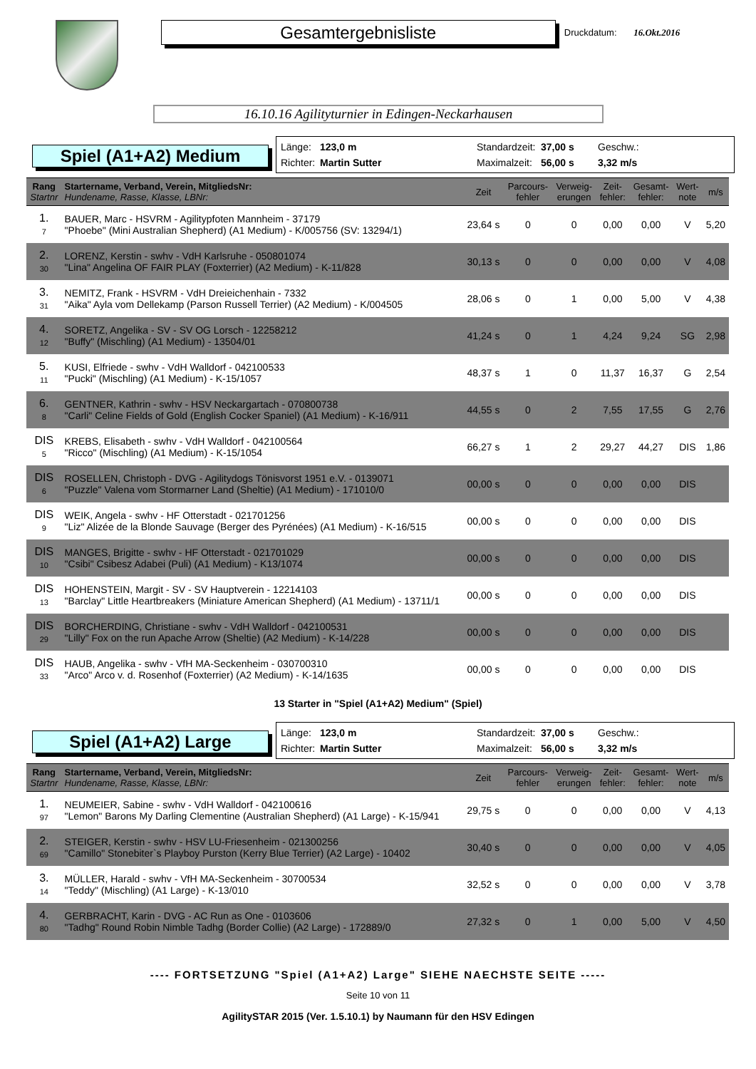Gesamtergebnisliste
Druckdatum: 16.Okt.2016
16.10.16 Agilityturnier in Edingen-Neckarhausen
Spiel (A1+A2) Medium
Länge: 123,0 m Standardzeit: 37,00 s Geschw.: Richter: Martin Sutter Maximalzeit: 56,00 s 3,32 m/s
| Rang Startnr | Startername, Verband, Verein, MitgliedsNr: Hundename, Rasse, Klasse, LBNr: | Zeit | Parcours- fehler | Verweig- erungen | Zeit- fehler: | Gesamt- fehler: | Wert- note | m/s |
| --- | --- | --- | --- | --- | --- | --- | --- | --- |
| 1. 7 | BAUER, Marc - HSVRM - Agilitypfoten Mannheim - 37179 "Phoebe" (Mini Australian Shepherd) (A1 Medium) - K/005756 (SV: 13294/1) | 23,64 s | 0 | 0 | 0,00 | 0,00 | V | 5,20 |
| 2. 30 | LORENZ, Kerstin - swhv - VdH Karlsruhe - 050801074 "Lina" Angelina OF FAIR PLAY (Foxterrier) (A2 Medium) - K-11/828 | 30,13 s | 0 | 0 | 0,00 | 0,00 | V | 4,08 |
| 3. 31 | NEMITZ, Frank - HSVRM - VdH Dreieichenhain - 7332 "Aika" Ayla vom Dellekamp (Parson Russell Terrier) (A2 Medium) - K/004505 | 28,06 s | 0 | 1 | 0,00 | 5,00 | V | 4,38 |
| 4. 12 | SORETZ, Angelika - SV - SV OG Lorsch - 12258212 "Buffy" (Mischling) (A1 Medium) - 13504/01 | 41,24 s | 0 | 1 | 4,24 | 9,24 | SG | 2,98 |
| 5. 11 | KUSI, Elfriede - swhv - VdH Walldorf - 042100533 "Pucki" (Mischling) (A1 Medium) - K-15/1057 | 48,37 s | 1 | 0 | 11,37 | 16,37 | G | 2,54 |
| 6. 8 | GENTNER, Kathrin - swhv - HSV Neckargartach - 070800738 "Carli" Celine Fields of Gold (English Cocker Spaniel) (A1 Medium) - K-16/911 | 44,55 s | 0 | 2 | 7,55 | 17,55 | G | 2,76 |
| DIS 5 | KREBS, Elisabeth - swhv - VdH Walldorf - 042100564 "Ricco" (Mischling) (A1 Medium) - K-15/1054 | 66,27 s | 1 | 2 | 29,27 | 44,27 | DIS | 1,86 |
| DIS 6 | ROSELLEN, Christoph - DVG - Agilitydogs Tönisvorst 1951 e.V. - 0139071 "Puzzle" Valena vom Stormarner Land (Sheltie) (A1 Medium) - 171010/0 | 00,00 s | 0 | 0 | 0,00 | 0,00 | DIS | |
| DIS 9 | WEIK, Angela - swhv - HF Otterstadt - 021701256 "Liz" Alizée de la Blonde Sauvage (Berger des Pyrénées) (A1 Medium) - K-16/515 | 00,00 s | 0 | 0 | 0,00 | 0,00 | DIS | |
| DIS 10 | MANGES, Brigitte - swhv - HF Otterstadt - 021701029 "Csibi" Csibesz Adabei (Puli) (A1 Medium) - K13/1074 | 00,00 s | 0 | 0 | 0,00 | 0,00 | DIS | |
| DIS 13 | HOHENSTEIN, Margit - SV - SV Hauptverein - 12214103 "Barclay" Little Heartbreakers (Miniature American Shepherd) (A1 Medium) - 13711/1 | 00,00 s | 0 | 0 | 0,00 | 0,00 | DIS | |
| DIS 29 | BORCHERDING, Christiane - swhv - VdH Walldorf - 042100531 "Lilly" Fox on the run Apache Arrow (Sheltie) (A2 Medium) - K-14/228 | 00,00 s | 0 | 0 | 0,00 | 0,00 | DIS | |
| DIS 33 | HAUB, Angelika - swhv - VfH MA-Seckenheim - 030700310 "Arco" Arco v. d. Rosenhof (Foxterrier) (A2 Medium) - K-14/1635 | 00,00 s | 0 | 0 | 0,00 | 0,00 | DIS | |
13 Starter in "Spiel (A1+A2) Medium" (Spiel)
Spiel (A1+A2) Large
Länge: 123,0 m Standardzeit: 37,00 s Geschw.: Richter: Martin Sutter Maximalzeit: 56,00 s 3,32 m/s
| Rang Startnr | Startername, Verband, Verein, MitgliedsNr: Hundename, Rasse, Klasse, LBNr: | Zeit | Parcours- fehler | Verweig- erungen | Zeit- fehler: | Gesamt- fehler: | Wert- note | m/s |
| --- | --- | --- | --- | --- | --- | --- | --- | --- |
| 1. 97 | NEUMEIER, Sabine - swhv - VdH Walldorf - 042100616 "Lemon" Barons My Darling Clementine (Australian Shepherd) (A1 Large) - K-15/941 | 29,75 s | 0 | 0 | 0,00 | 0,00 | V | 4,13 |
| 2. 69 | STEIGER, Kerstin - swhv - HSV LU-Friesenheim - 021300256 "Camillo" Stonebiter`s Playboy Purston (Kerry Blue Terrier) (A2 Large) - 10402 | 30,40 s | 0 | 0 | 0,00 | 0,00 | V | 4,05 |
| 3. 14 | MÜLLER, Harald - swhv - VfH MA-Seckenheim - 30700534 "Teddy" (Mischling) (A1 Large) - K-13/010 | 32,52 s | 0 | 0 | 0,00 | 0,00 | V | 3,78 |
| 4. 80 | GERBRACHT, Karin - DVG - AC Run as One - 0103606 "Tadhg" Round Robin Nimble Tadhg (Border Collie) (A2 Large) - 172889/0 | 27,32 s | 0 | 1 | 0,00 | 5,00 | V | 4,50 |
---- FORTSETZUNG "Spiel (A1+A2) Large" SIEHE NAECHSTE SEITE -----
Seite 10 von 11
AgilitySTAR 2015 (Ver. 1.5.10.1) by Naumann für den HSV Edingen